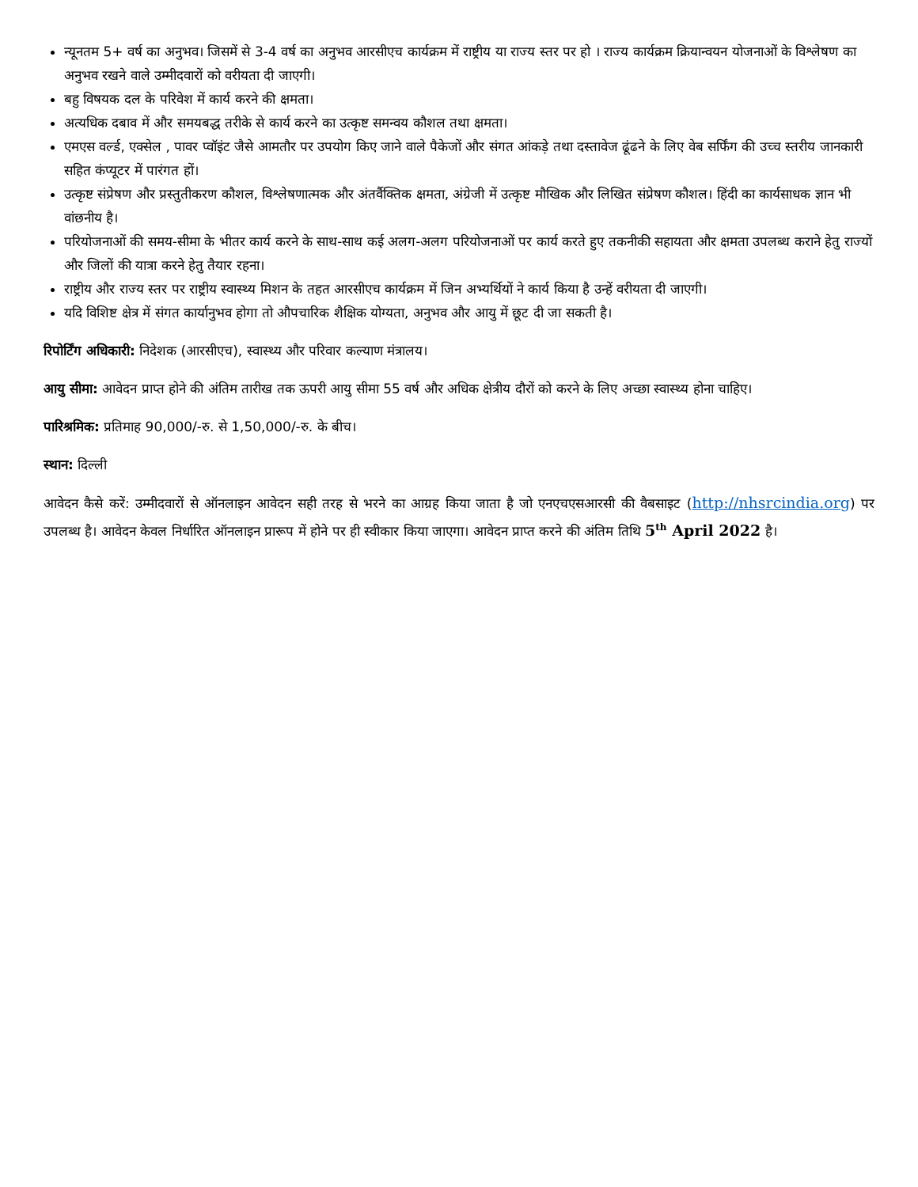न्यूनतम 5+ वर्ष का अनुभव। जिसमें से 3-4 वर्ष का अनुभव आरसीएच कार्यक्रम में राष्ट्रीय या राज्य स्तर पर हो । राज्य कार्यक्रम क्रियान्वयन योजनाओं के विश्लेषण का अनुभव रखने वाले उम्मीदवारों को वरीयता दी जाएगी।
बहु विषयक दल के परिवेश में कार्य करने की क्षमता।
अत्यधिक दबाव में और समयबद्ध तरीके से कार्य करने का उत्कृष्ट समन्वय कौशल तथा क्षमता।
एमएस वर्ल्ड, एक्सेल , पावर प्वॉइंट जैसे आमतौर पर उपयोग किए जाने वाले पैकेजों और संगत आंकड़े तथा दस्तावेज ढूंढने के लिए वेब सर्फिंग की उच्च स्तरीय जानकारी सहित कंप्यूटर में पारंगत हों।
उत्कृष्ट संप्रेषण और प्रस्तुतीकरण कौशल, विश्लेषणात्मक और अंतर्वैक्तिक क्षमता, अंग्रेजी में उत्कृष्ट मौखिक और लिखित संप्रेषण कौशल। हिंदी का कार्यसाधक ज्ञान भी वांछनीय है।
परियोजनाओं की समय-सीमा के भीतर कार्य करने के साथ-साथ कई अलग-अलग परियोजनाओं पर कार्य करते हुए तकनीकी सहायता और क्षमता उपलब्ध कराने हेतु राज्यों और जिलों की यात्रा करने हेतु तैयार रहना।
राष्ट्रीय और राज्य स्तर पर राष्ट्रीय स्वास्थ्य मिशन के तहत आरसीएच कार्यक्रम में जिन अभ्यर्थियों ने कार्य किया है उन्हें वरीयता दी जाएगी।
यदि विशिष्ट क्षेत्र में संगत कार्यानुभव होगा तो औपचारिक शैक्षिक योग्यता, अनुभव और आयु में छूट दी जा सकती है।
रिपोर्टिंग अधिकारी: निदेशक (आरसीएच), स्वास्थ्य और परिवार कल्याण मंत्रालय।
आयु सीमा: आवेदन प्राप्त होने की अंतिम तारीख तक ऊपरी आयु सीमा 55 वर्ष और अधिक क्षेत्रीय दौरों को करने के लिए अच्छा स्वास्थ्य होना चाहिए।
पारिश्रमिक: प्रतिमाह 90,000/-रु. से 1,50,000/-रु. के बीच।
स्थान: दिल्ली
आवेदन कैसे करें: उम्मीदवारों से ऑनलाइन आवेदन सही तरह से भरने का आग्रह किया जाता है जो एनएचएसआरसी की वैबसाइट (http://nhsrcindia.org) पर उपलब्ध है। आवेदन केवल निर्धारित ऑनलाइन प्रारूप में होने पर ही स्वीकार किया जाएगा। आवेदन प्राप्त करने की अंतिम तिथि 5<sup>th</sup> April 2022 है।